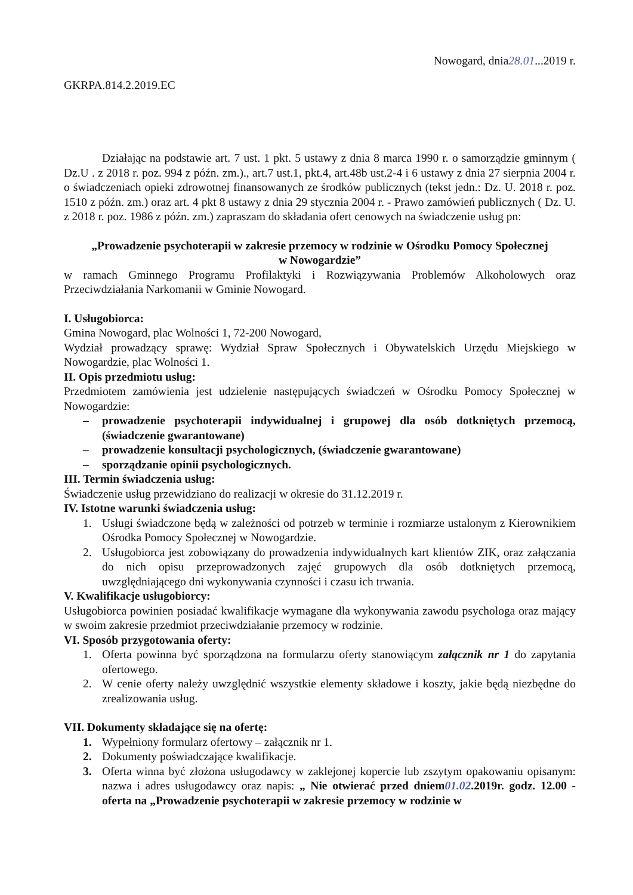Nowogard, dnia28.01...2019 r.
GKRPA.814.2.2019.EC
Działając na podstawie art. 7 ust. 1 pkt. 5 ustawy z dnia 8 marca 1990 r. o samorządzie gminnym ( Dz.U . z 2018 r. poz. 994 z późn. zm.)., art.7 ust.1, pkt.4, art.48b ust.2-4 i 6 ustawy z dnia 27 sierpnia 2004 r. o świadczeniach opieki zdrowotnej finansowanych ze środków publicznych (tekst jedn.: Dz. U. 2018 r. poz. 1510 z późn. zm.) oraz art. 4 pkt 8 ustawy z dnia 29 stycznia 2004 r. - Prawo zamówień publicznych ( Dz. U. z 2018 r. poz. 1986 z późn. zm.) zapraszam do składania ofert cenowych na świadczenie usług pn:
„Prowadzenie psychoterapii w zakresie przemocy w rodzinie w Ośrodku Pomocy Społecznej
w Nowogardzie”
w ramach Gminnego Programu Profilaktyki i Rozwiązywania Problemów Alkoholowych oraz Przeciwdziałania Narkomanii w Gminie Nowogard.
I. Usługobiorca:
Gmina Nowogard, plac Wolności 1, 72-200 Nowogard,
Wydział prowadzący sprawę: Wydział Spraw Społecznych i Obywatelskich Urzędu Miejskiego w Nowogardzie, plac Wolności 1.
II. Opis przedmiotu usług:
Przedmiotem zamówienia jest udzielenie następujących świadczeń w Ośrodku Pomocy Społecznej w Nowogardzie:
– prowadzenie psychoterapii indywidualnej i grupowej dla osób dotkniętych przemocą, (świadczenie gwarantowane)
– prowadzenie konsultacji psychologicznych, (świadczenie gwarantowane)
– sporządzanie opinii psychologicznych.
III. Termin świadczenia usług:
Świadczenie usług przewidziano do realizacji w okresie do 31.12.2019 r.
IV. Istotne warunki świadczenia usług:
1. Usługi świadczone będą w zależności od potrzeb w terminie i rozmiarze ustalonym z Kierownikiem Ośrodka Pomocy Społecznej w Nowogardzie.
2. Usługobiorca jest zobowiązany do prowadzenia indywidualnych kart klientów ZIK, oraz załączania do nich opisu przeprowadzonych zajęć grupowych dla osób dotkniętych przemocą, uwzględniającego dni wykonywania czynności i czasu ich trwania.
V. Kwalifikacje usługobiorcy:
Usługobiorca powinien posiadać kwalifikacje wymagane dla wykonywania zawodu psychologa oraz mający w swoim zakresie przedmiot przeciwdziałanie przemocy w rodzinie.
VI. Sposób przygotowania oferty:
1. Oferta powinna być sporządzona na formularzu oferty stanowiącym załącznik nr 1 do zapytania ofertowego.
2. W cenie oferty należy uwzględnić wszystkie elementy składowe i koszty, jakie będą niezbędne do zrealizowania usług.
VII. Dokumenty składające się na ofertę:
1. Wypełniony formularz ofertowy – załącznik nr 1.
2. Dokumenty poświadczające kwalifikacje.
3. Oferta winna być złożona usługodawcy w zaklejonej kopercie lub zszytym opakowaniu opisanym: nazwa i adres usługodawcy oraz napis: „ Nie otwierać przed dniem01.02.2019r. godz. 12.00 - oferta na „Prowadzenie psychoterapii w zakresie przemocy w rodzinie w